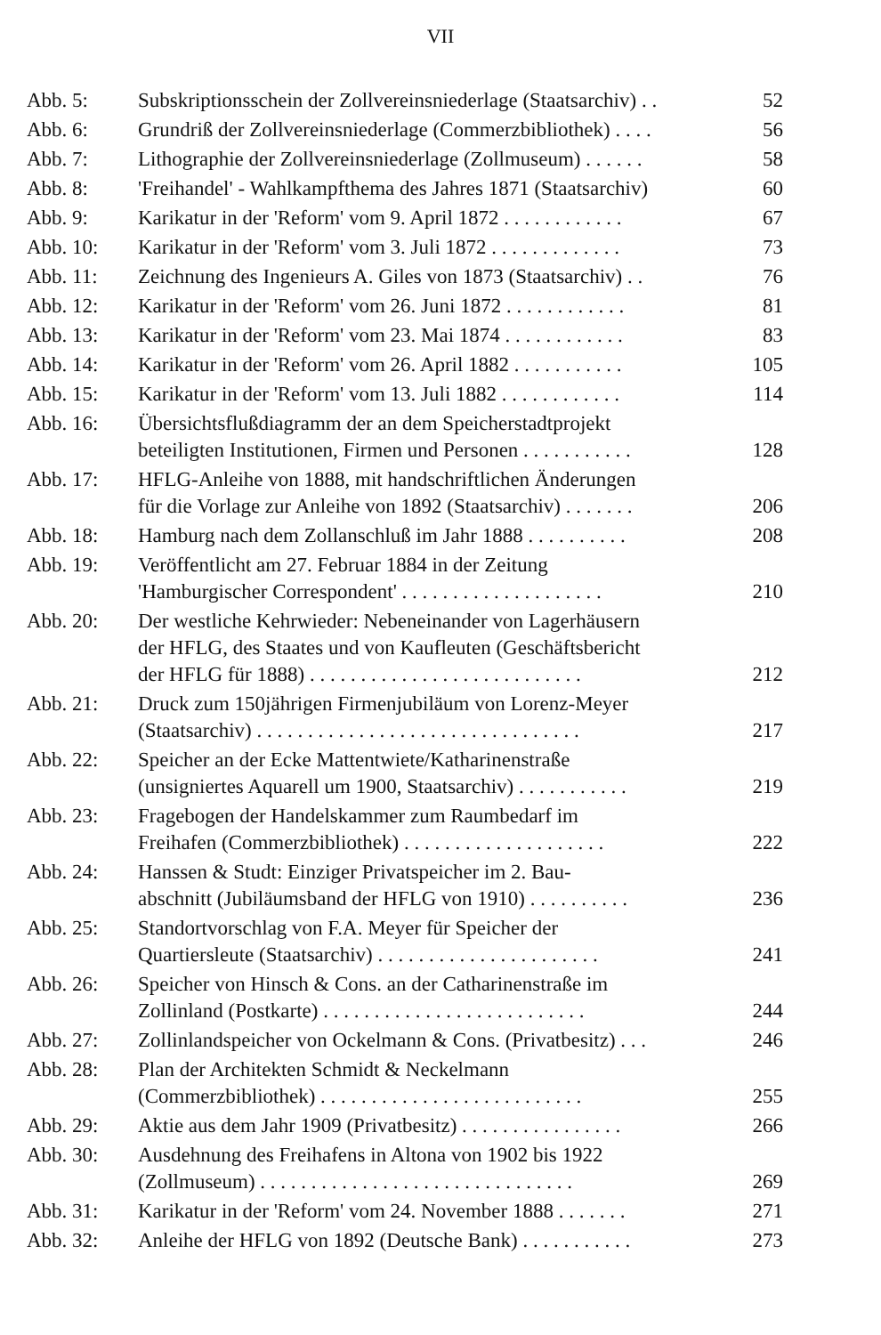VII
| Abb. 5: | Subskriptionsschein der Zollvereinsniederlage (Staatsarchiv) . . | 52 |
| Abb. 6: | Grundriß der Zollvereinsniederlage (Commerzbibliothek) . . . . | 56 |
| Abb. 7: | Lithographie der Zollvereinsniederlage (Zollmuseum) . . . . . . | 58 |
| Abb. 8: | 'Freihandel' - Wahlkampfthema des Jahres 1871 (Staatsarchiv) | 60 |
| Abb. 9: | Karikatur in der 'Reform' vom 9. April 1872 . . . . . . . . . . . . | 67 |
| Abb. 10: | Karikatur in der 'Reform' vom 3. Juli 1872 . . . . . . . . . . . . . | 73 |
| Abb. 11: | Zeichnung des Ingenieurs A. Giles von 1873 (Staatsarchiv) . . | 76 |
| Abb. 12: | Karikatur in der 'Reform' vom 26. Juni 1872 . . . . . . . . . . . . | 81 |
| Abb. 13: | Karikatur in der 'Reform' vom 23. Mai 1874 . . . . . . . . . . . . | 83 |
| Abb. 14: | Karikatur in der 'Reform' vom 26. April 1882 . . . . . . . . . . . | 105 |
| Abb. 15: | Karikatur in der 'Reform' vom 13. Juli 1882 . . . . . . . . . . . . | 114 |
| Abb. 16: | Übersichtsflußdiagramm der an dem Speicherstadtprojekt beteiligten Institutionen, Firmen und Personen . . . . . . . . . . . | 128 |
| Abb. 17: | HFLG-Anleihe von 1888, mit handschriftlichen Änderungen für die Vorlage zur Anleihe von 1892 (Staatsarchiv) . . . . . . . | 206 |
| Abb. 18: | Hamburg nach dem Zollanschluß im Jahr 1888 . . . . . . . . . . | 208 |
| Abb. 19: | Veröffentlicht am 27. Februar 1884 in der Zeitung 'Hamburgischer Correspondent' . . . . . . . . . . . . . . . . . . . . | 210 |
| Abb. 20: | Der westliche Kehrwieder: Nebeneinander von Lagerhäusern der HFLG, des Staates und von Kaufleuten (Geschäftsbericht der HFLG für 1888) . . . . . . . . . . . . . . . . . . . . . . . . . . . | 212 |
| Abb. 21: | Druck zum 150jährigen Firmenjubiläum von Lorenz-Meyer (Staatsarchiv) . . . . . . . . . . . . . . . . . . . . . . . . . . . . . . . . | 217 |
| Abb. 22: | Speicher an der Ecke Mattentwiete/Katharinenstraße (unsigniertes Aquarell um 1900, Staatsarchiv) . . . . . . . . . . . | 219 |
| Abb. 23: | Fragebogen der Handelskammer zum Raumbedarf im Freihafen (Commerzbibliothek) . . . . . . . . . . . . . . . . . . . . | 222 |
| Abb. 24: | Hanssen & Studt: Einziger Privatspeicher im 2. Bau- abschnitt (Jubiläumsband der HFLG von 1910) . . . . . . . . . . | 236 |
| Abb. 25: | Standortvorschlag von F.A. Meyer für Speicher der Quartiersleute (Staatsarchiv) . . . . . . . . . . . . . . . . . . . . . . | 241 |
| Abb. 26: | Speicher von Hinsch & Cons. an der Catharinenstraße im Zollinland (Postkarte) . . . . . . . . . . . . . . . . . . . . . . . . . . | 244 |
| Abb. 27: | Zollinlandspeicher von Ockelmann & Cons. (Privatbesitz) . . . | 246 |
| Abb. 28: | Plan der Architekten Schmidt & Neckelmann (Commerzbibliothek) . . . . . . . . . . . . . . . . . . . . . . . . . . | 255 |
| Abb. 29: | Aktie aus dem Jahr 1909 (Privatbesitz) . . . . . . . . . . . . . . . . | 266 |
| Abb. 30: | Ausdehnung des Freihafens in Altona von 1902 bis 1922 (Zollmuseum) . . . . . . . . . . . . . . . . . . . . . . . . . . . . . . . | 269 |
| Abb. 31: | Karikatur in der 'Reform' vom 24. November 1888 . . . . . . . | 271 |
| Abb. 32: | Anleihe der HFLG von 1892 (Deutsche Bank) . . . . . . . . . . . | 273 |